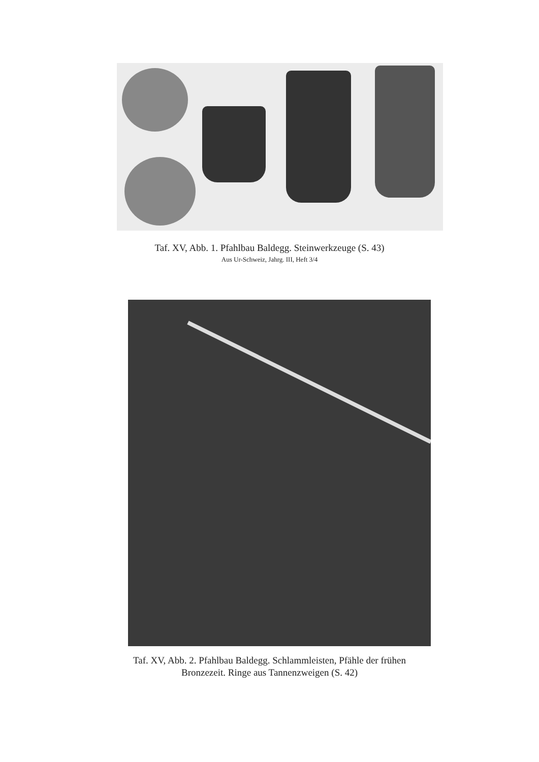Taf. XV, Abb. 1. Pfahlbau Baldegg. Steinwerkzeuge (S. 43)
Aus Ur-Schweiz, Jahrg. III, Heft 3/4
Taf. XV, Abb. 2. Pfahlbau Baldegg. Schlammleisten, Pfähle der frühen
Bronzezeit. Ringe aus Tannenzweigen (S. 42)